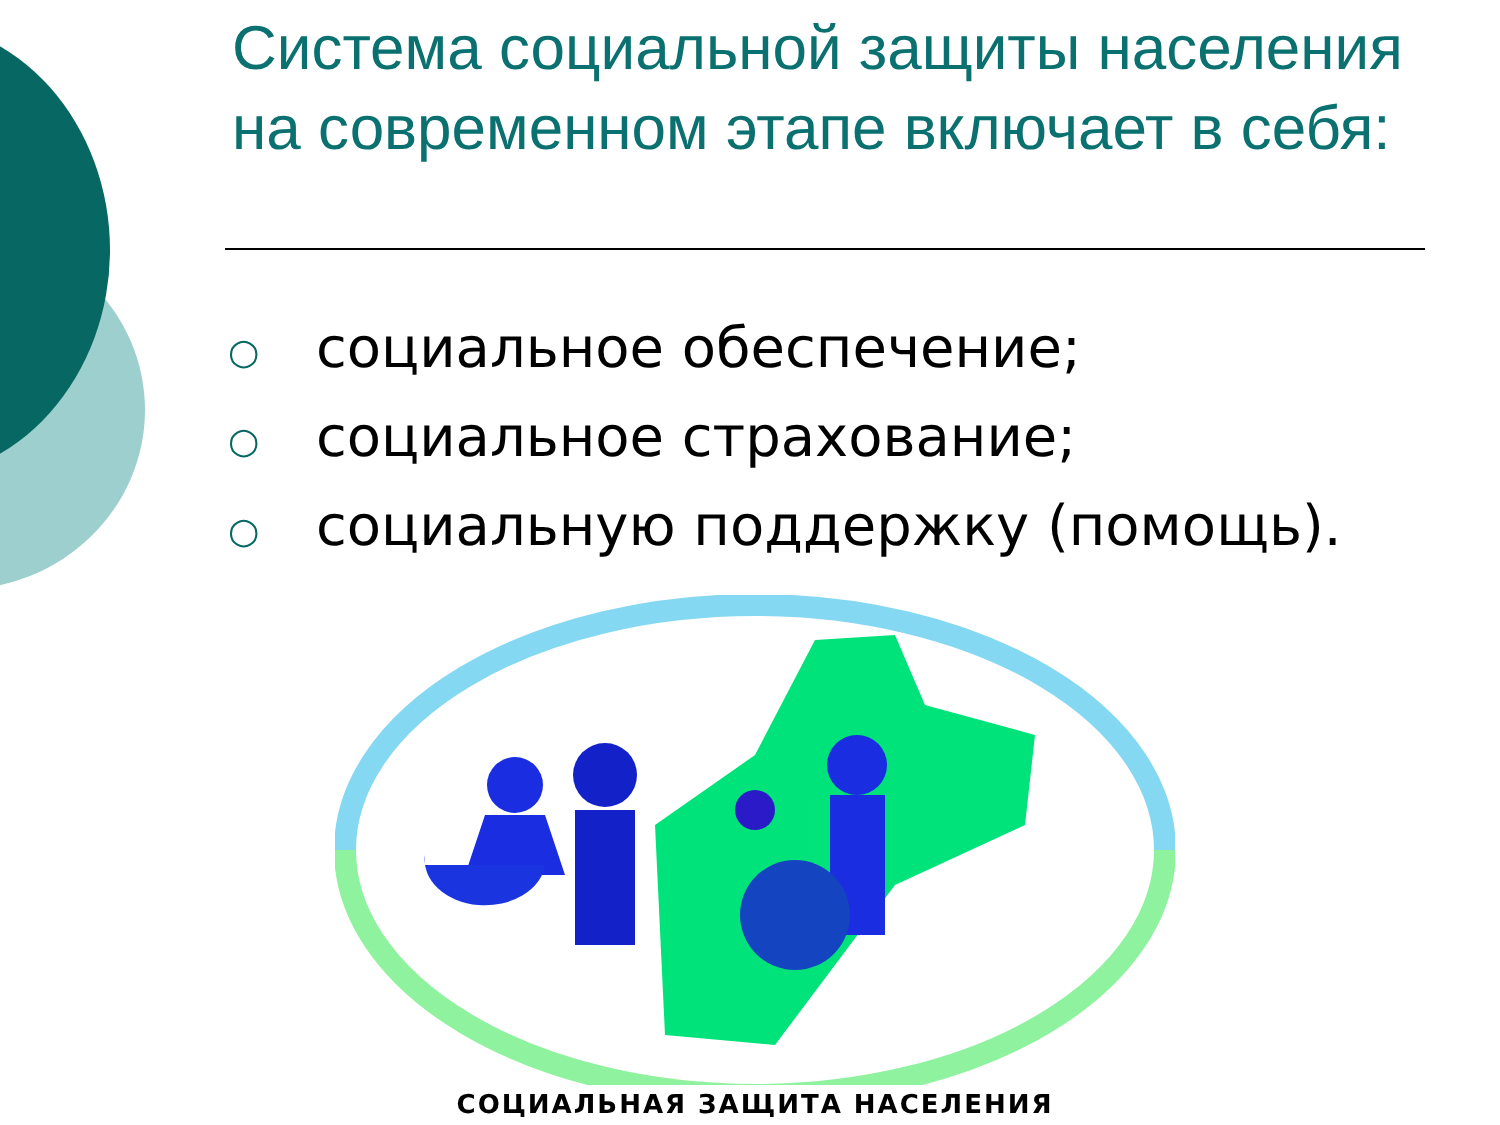Система социальной защиты населения на современном этапе включает в себя:
○ социальное обеспечение;
○ социальное страхование;
○ социальную поддержку (помощь).
СОЦИАЛЬНАЯ ЗАЩИТА НАСЕЛЕНИЯ